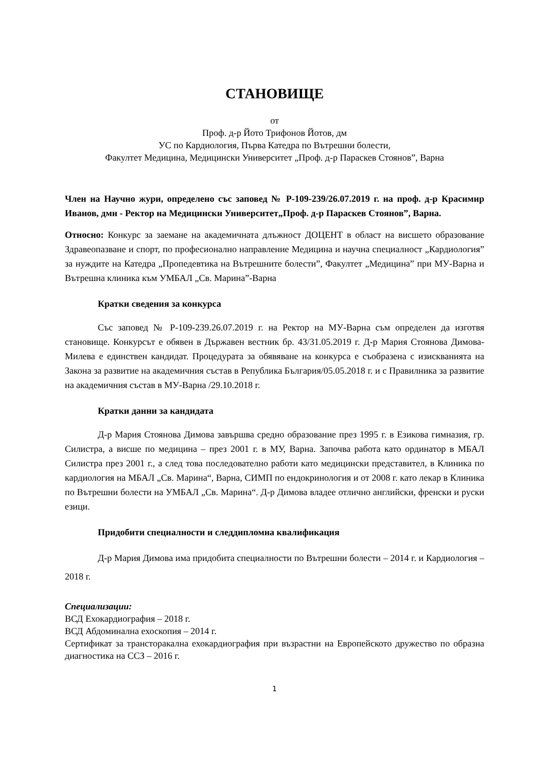СТАНОВИЩЕ
от
Проф. д-р Йото Трифонов Йотов, дм
УС по Кардиология, Първа Катедра по Вътрешни болести,
Факултет Медицина, Медицински Университет „Проф. д-р Параскев Стоянов”, Варна
Член на Научно жури, определено със заповед № Р-109-239/26.07.2019 г. на проф. д-р Красимир Иванов, дмн - Ректор на Медицински Университет„Проф. д-р Параскев Стоянов”, Варна.
Относно: Конкурс за заемане на академичната длъжност ДОЦЕНТ в област на висшето образование Здравеопазване и спорт, по професионално направление Медицина и научна специалност „Кардиология” за нуждите на Катедра „Пропедевтика на Вътрешните болести”, Факултет „Медицина” при МУ-Варна и Вътрешна клиника към УМБАЛ „Св. Марина”-Варна
Кратки сведения за конкурса
Със заповед № Р-109-239.26.07.2019 г. на Ректор на МУ-Варна съм определен да изготвя становище. Конкурсът е обявен в Държавен вестник бр. 43/31.05.2019 г. Д-р Мария Стоянова Димова-Милева е единствен кандидат. Процедурата за обявяване на конкурса е съобразена с изискванията на Закона за развитие на академичния състав в Република България/05.05.2018 г. и с Правилника за развитие на академичния състав в МУ-Варна /29.10.2018 г.
Кратки данни за кандидата
Д-р Мария Стоянова Димова завършва средно образование през 1995 г. в Езикова гимназия, гр. Силистра, а висше по медицина – през 2001 г. в МУ, Варна. Започва работа като ординатор в МБАЛ Силистра през 2001 г., а след това последователно работи като медицински представител, в Клиника по кардиология на МБАЛ „Св. Марина“, Варна, СИМП по ендокринология и от 2008 г. като лекар в Клиника по Вътрешни болести на УМБАЛ „Св. Марина“. Д-р Димова владее отлично английски, френски и руски езици.
Придобити специалности и следдипломна квалификация
Д-р Мария Димова има придобита специалности по Вътрешни болести – 2014 г. и Кардиология – 2018 г.
Специализации:
ВСД Ехокардиография – 2018 г.
ВСД Абдоминална ехоскопия – 2014 г.
Сертификат за трансторакална ехокардиография при възрастни на Европейското дружество по образна диагностика на ССЗ – 2016 г.
1